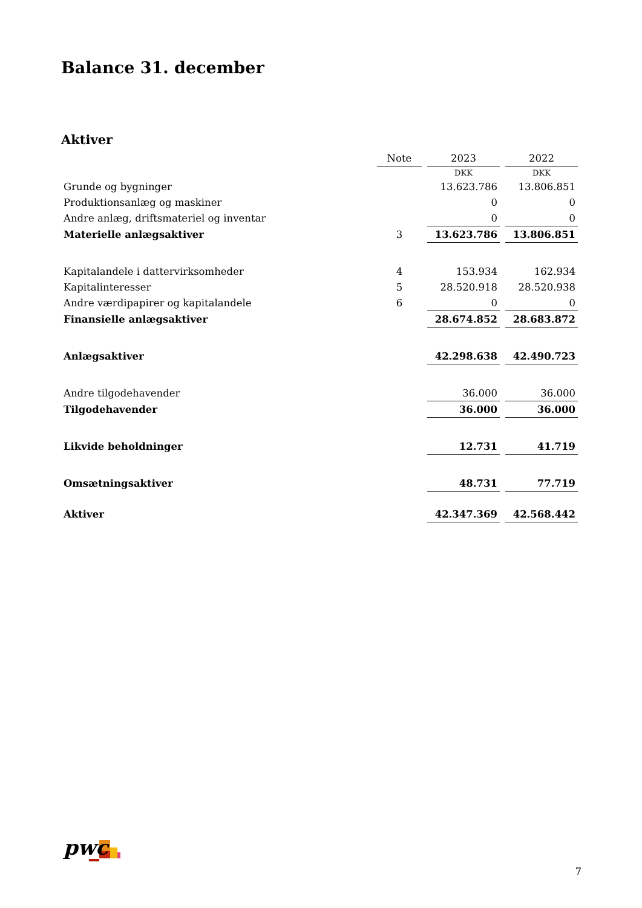Balance 31. december
Aktiver
| | Note | 2023 | 2022 |
| | | DKK | DKK |
| Grunde og bygninger | | 13.623.786 | 13.806.851 |
| Produktionsanlæg og maskiner | | 0 | 0 |
| Andre anlæg, driftsmateriel og inventar | | 0 | 0 |
| Materielle anlægsaktiver | 3 | 13.623.786 | 13.806.851 |
| Kapitalandele i dattervirksomheder | 4 | 153.934 | 162.934 |
| Kapitalinteresser | 5 | 28.520.918 | 28.520.938 |
| Andre værdipapirer og kapitalandele | 6 | 0 | 0 |
| Finansielle anlægsaktiver | | 28.674.852 | 28.683.872 |
| Anlægsaktiver | | 42.298.638 | 42.490.723 |
| Andre tilgodehavender | | 36.000 | 36.000 |
| Tilgodehavender | | 36.000 | 36.000 |
| Likvide beholdninger | | 12.731 | 41.719 |
| Omsætningsaktiver | | 48.731 | 77.719 |
| Aktiver | | 42.347.369 | 42.568.442 |
pwc
7